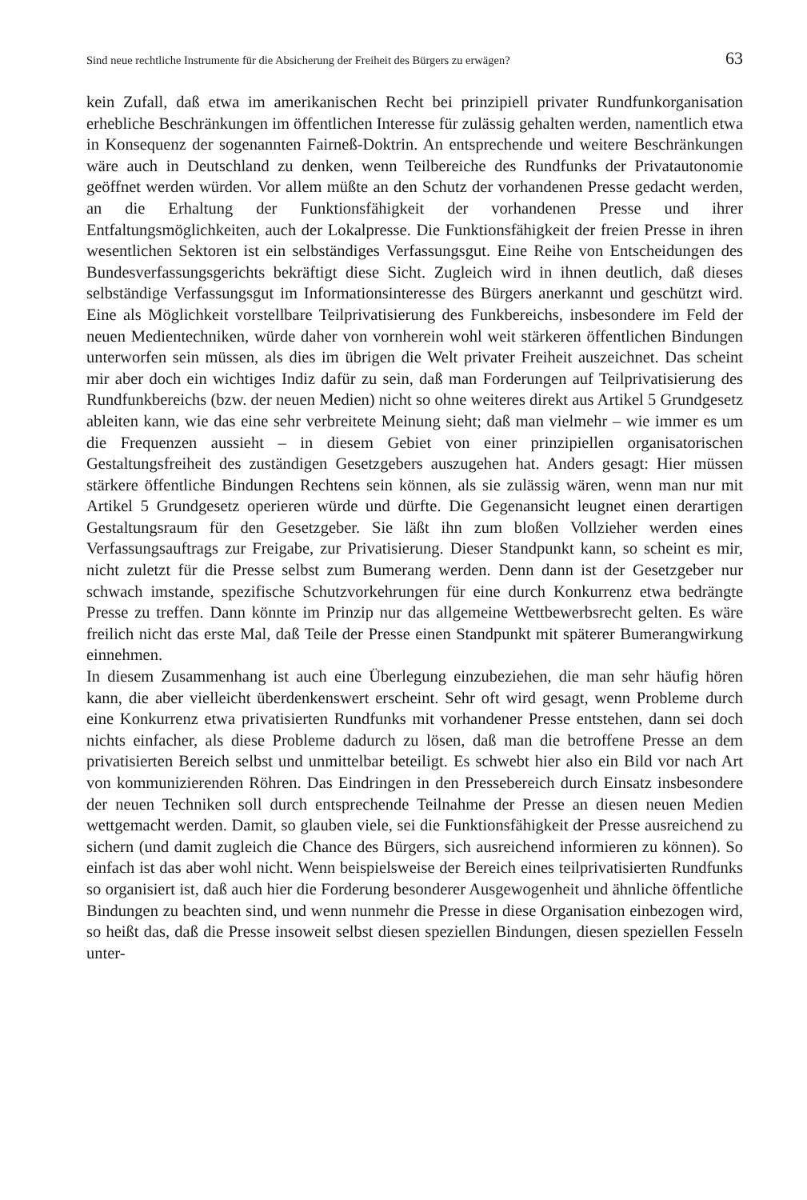Sind neue rechtliche Instrumente für die Absicherung der Freiheit des Bürgers zu erwägen? 63
kein Zufall, daß etwa im amerikanischen Recht bei prinzipiell privater Rundfunkorganisation erhebliche Beschränkungen im öffentlichen Interesse für zulässig gehalten werden, namentlich etwa in Konsequenz der sogenannten Fairneß-Doktrin. An entsprechende und weitere Beschränkungen wäre auch in Deutschland zu denken, wenn Teilbereiche des Rundfunks der Privatautonomie geöffnet werden würden. Vor allem müßte an den Schutz der vorhandenen Presse gedacht werden, an die Erhaltung der Funktionsfähigkeit der vorhandenen Presse und ihrer Entfaltungsmöglichkeiten, auch der Lokalpresse. Die Funktionsfähigkeit der freien Presse in ihren wesentlichen Sektoren ist ein selbständiges Verfassungsgut. Eine Reihe von Entscheidungen des Bundesverfassungsgerichts bekräftigt diese Sicht. Zugleich wird in ihnen deutlich, daß dieses selbständige Verfassungsgut im Informationsinteresse des Bürgers anerkannt und geschützt wird. Eine als Möglichkeit vorstellbare Teilprivatisierung des Funkbereichs, insbesondere im Feld der neuen Medientechniken, würde daher von vornherein wohl weit stärkeren öffentlichen Bindungen unterworfen sein müssen, als dies im übrigen die Welt privater Freiheit auszeichnet. Das scheint mir aber doch ein wichtiges Indiz dafür zu sein, daß man Forderungen auf Teilprivatisierung des Rundfunkbereichs (bzw. der neuen Medien) nicht so ohne weiteres direkt aus Artikel 5 Grundgesetz ableiten kann, wie das eine sehr verbreitete Meinung sieht; daß man vielmehr – wie immer es um die Frequenzen aussieht – in diesem Gebiet von einer prinzipiellen organisatorischen Gestaltungsfreiheit des zuständigen Gesetzgebers auszugehen hat. Anders gesagt: Hier müssen stärkere öffentliche Bindungen Rechtens sein können, als sie zulässig wären, wenn man nur mit Artikel 5 Grundgesetz operieren würde und dürfte. Die Gegenansicht leugnet einen derartigen Gestaltungsraum für den Gesetzgeber. Sie läßt ihn zum bloßen Vollzieher werden eines Verfassungsauftrags zur Freigabe, zur Privatisierung. Dieser Standpunkt kann, so scheint es mir, nicht zuletzt für die Presse selbst zum Bumerang werden. Denn dann ist der Gesetzgeber nur schwach imstande, spezifische Schutzvorkehrungen für eine durch Konkurrenz etwa bedrängte Presse zu treffen. Dann könnte im Prinzip nur das allgemeine Wettbewerbsrecht gelten. Es wäre freilich nicht das erste Mal, daß Teile der Presse einen Standpunkt mit späterer Bumerangwirkung einnehmen.
In diesem Zusammenhang ist auch eine Überlegung einzubeziehen, die man sehr häufig hören kann, die aber vielleicht überdenkenswert erscheint. Sehr oft wird gesagt, wenn Probleme durch eine Konkurrenz etwa privatisierten Rundfunks mit vorhandener Presse entstehen, dann sei doch nichts einfacher, als diese Probleme dadurch zu lösen, daß man die betroffene Presse an dem privatisierten Bereich selbst und unmittelbar beteiligt. Es schwebt hier also ein Bild vor nach Art von kommunizierenden Röhren. Das Eindringen in den Pressebereich durch Einsatz insbesondere der neuen Techniken soll durch entsprechende Teilnahme der Presse an diesen neuen Medien wettgemacht werden. Damit, so glauben viele, sei die Funktionsfähigkeit der Presse ausreichend zu sichern (und damit zugleich die Chance des Bürgers, sich ausreichend informieren zu können). So einfach ist das aber wohl nicht. Wenn beispielsweise der Bereich eines teilprivatisierten Rundfunks so organisiert ist, daß auch hier die Forderung besonderer Ausgewogenheit und ähnliche öffentliche Bindungen zu beachten sind, und wenn nunmehr die Presse in diese Organisation einbezogen wird, so heißt das, daß die Presse insoweit selbst diesen speziellen Bindungen, diesen speziellen Fesseln unter-